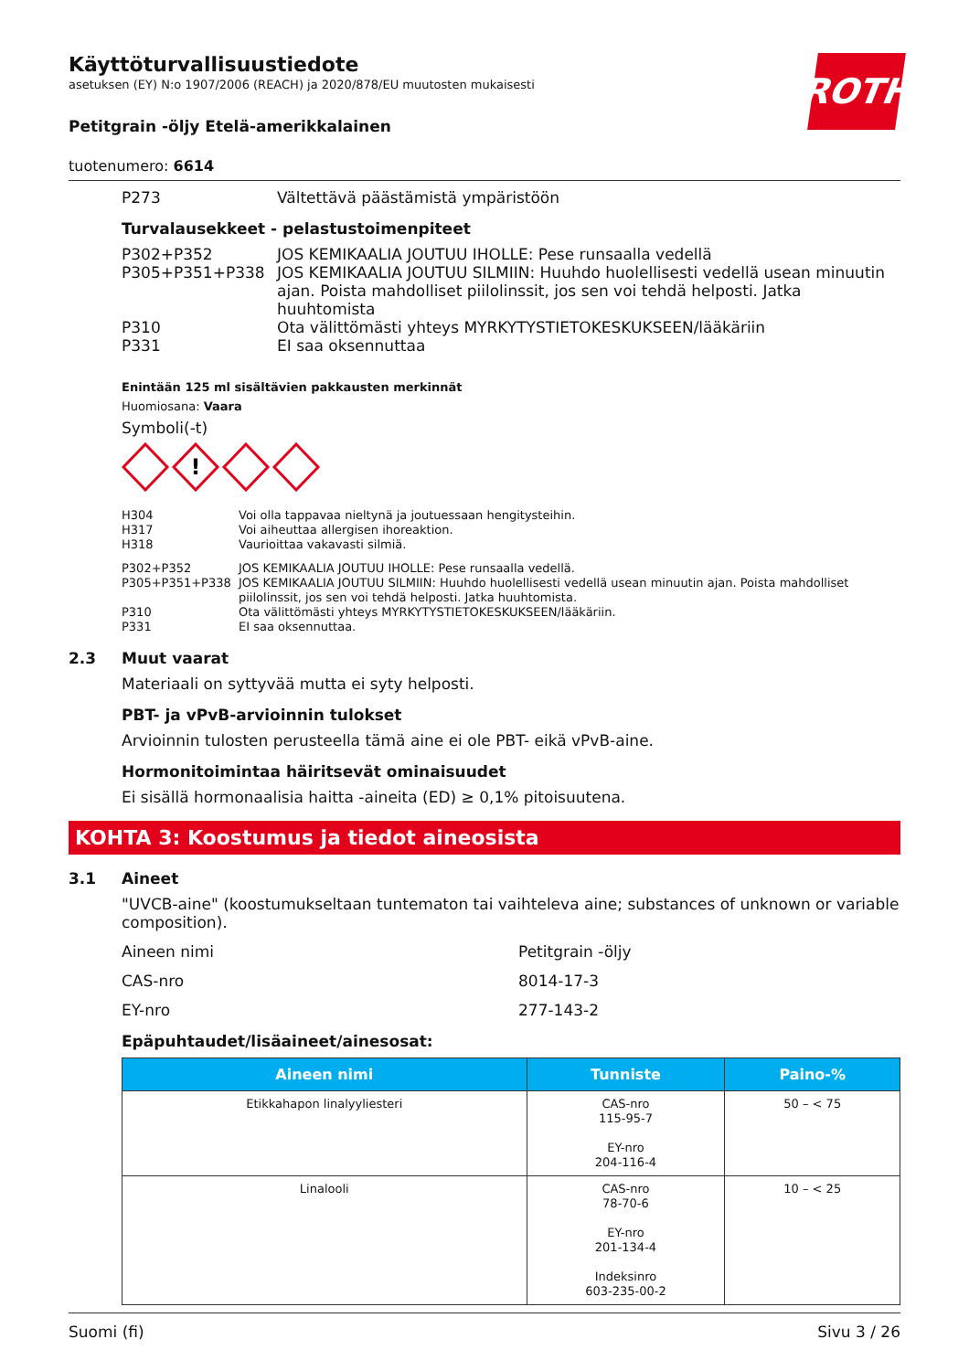ROTH
Käyttöturvallisuustiedote
asetuksen (EY) N:o 1907/2006 (REACH) ja 2020/878/EU muutosten mukaisesti
Petitgrain -öljy Etelä-amerikkalainen
tuotenumero: 6614
P273 Vältettävä päästämistä ympäristöön
Turvalausekkeet - pelastustoimenpiteet
P302+P352 JOS KEMIKAALIA JOUTUU IHOLLE: Pese runsaalla vedellä
P305+P351+P338 JOS KEMIKAALIA JOUTUU SILMIIN: Huuhdo huolellisesti vedellä usean minuutin ajan. Poista mahdolliset piilolinssit, jos sen voi tehdä helposti. Jatka huuhtomista
P310 Ota välittömästi yhteys MYRKYTYSTIETOKESKUKSEEN/lääkäriin
P331 EI saa oksennuttaa
Enintään 125 ml sisältävien pakkausten merkinnät
Huomiosana: Vaara
Symboli(-t)
!
H304 Voi olla tappavaa nieltynä ja joutuessaan hengitysteihin.
H317 Voi aiheuttaa allergisen ihoreaktion.
H318 Vaurioittaa vakavasti silmiä.
P302+P352 JOS KEMIKAALIA JOUTUU IHOLLE: Pese runsaalla vedellä.
P305+P351+P338 JOS KEMIKAALIA JOUTUU SILMIIN: Huuhdo huolellisesti vedellä usean minuutin ajan. Poista mahdolliset piilolinssit, jos sen voi tehdä helposti. Jatka huuhtomista.
P310 Ota välittömästi yhteys MYRKYTYSTIETOKESKUKSEEN/lääkäriin.
P331 EI saa oksennuttaa.
2.3 Muut vaarat
Materiaali on syttyvää mutta ei syty helposti.
PBT- ja vPvB-arvioinnin tulokset
Arvioinnin tulosten perusteella tämä aine ei ole PBT- eikä vPvB-aine.
Hormonitoimintaa häiritsevät ominaisuudet
Ei sisällä hormonaalisia haitta -aineita (ED) ≥ 0,1% pitoisuutena.
KOHTA 3: Koostumus ja tiedot aineosista
3.1 Aineet
"UVCB-aine" (koostumukseltaan tuntematon tai vaihteleva aine; substances of unknown or variable composition).
Aineen nimi Petitgrain -öljy
CAS-nro 8014-17-3
EY-nro 277-143-2
Epäpuhtaudet/lisäaineet/ainesosat:
| Aineen nimi | Tunniste | Paino-% |
| --- | --- | --- |
| Etikkahapon linalyyliesteri | CAS-nro 115-95-7 EY-nro 204-116-4 | 50 – < 75 |
| Linalooli | CAS-nro 78-70-6 EY-nro 201-134-4 Indeksinro 603-235-00-2 | 10 – < 25 |
Suomi (fi) Sivu 3 / 26